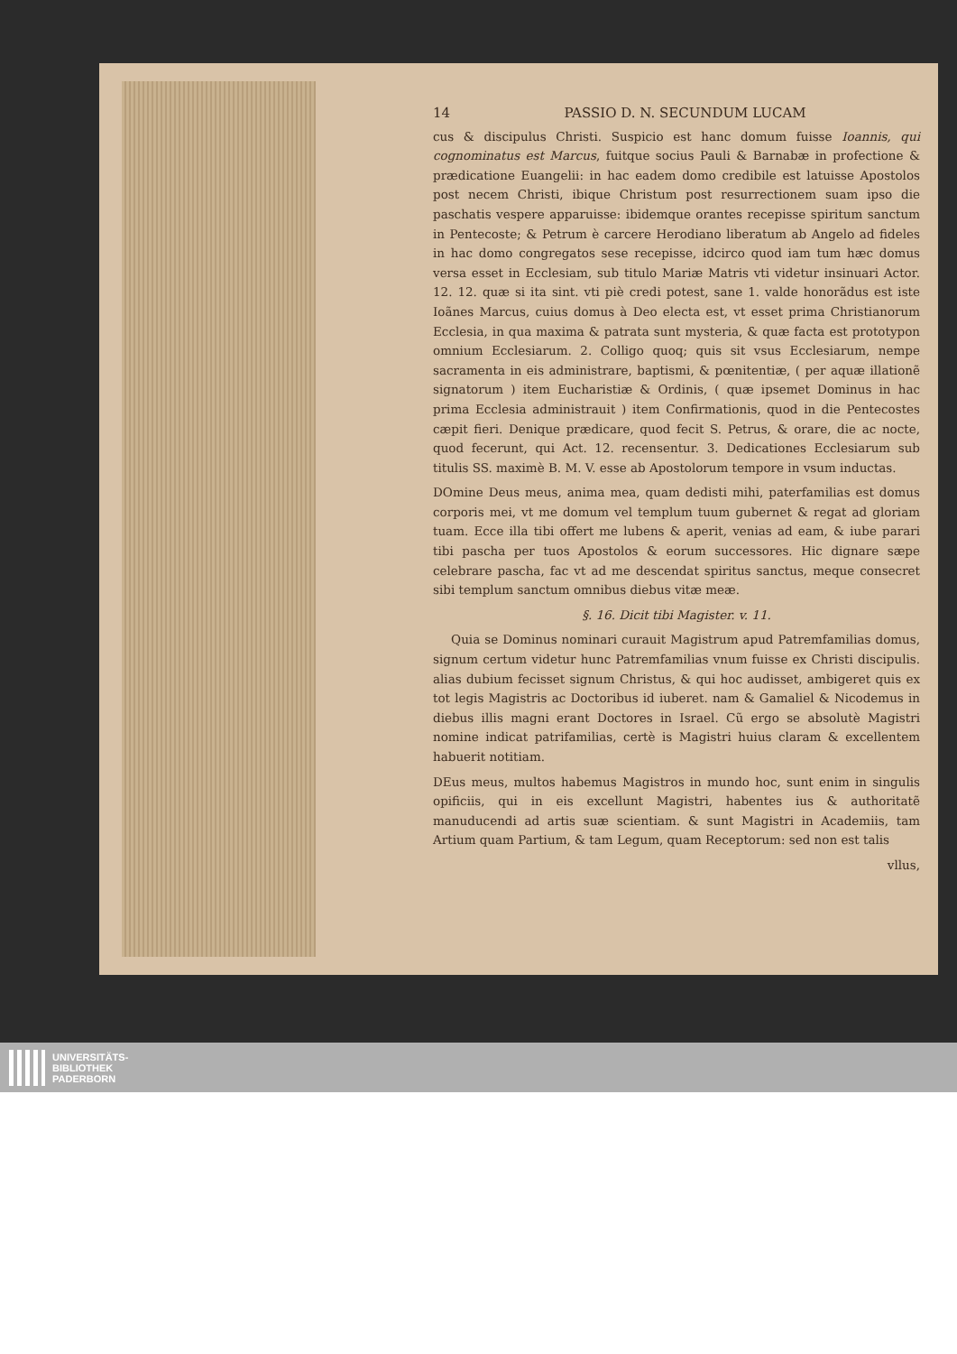14 PASSIO D. N. SECUNDUM LUCAM
cus & discipulus Christi. Suspicio est hanc domum fuisse Ioannis, qui cognominatus est Marcus, fuitque socius Pauli & Barnabæ in profectione & prædicatione Euangelii: in hac eadem domo credibile est latuisse Apostolos post necem Christi, ibique Christum post resurrectionem suam ipso die paschatis vespere apparuisse: ibidemque orantes recepisse spiritum sanctum in Pentecoste; & Petrum è carcere Herodiano liberatum ab Angelo ad fideles in hac domo congregatos sese recepisse, idcirco quod iam tum hæc domus versa esset in Ecclesiam, sub titulo Mariæ Matris vti videtur insinuari Actor. 12. 12. quæ si ita sint. vti piè credi potest, sane 1. valde honorãdus est iste Ioãnes Marcus, cuius domus à Deo electa est, vt esset prima Christianorum Ecclesia, in qua maxima & patrata sunt mysteria, & quæ facta est prototypon omnium Ecclesiarum. 2. Colligo quoq; quis sit vsus Ecclesiarum, nempe sacramenta in eis administrare, baptismi, & pœnitentiæ, ( per aquæ illationẽ signatorum ) item Eucharistiæ & Ordinis, ( quæ ipsemet Dominus in hac prima Ecclesia administrauit ) item Confirmationis, quod in die Pentecostes cæpit fieri. Denique prædicare, quod fecit S. Petrus, & orare, die ac nocte, quod fecerunt, qui Act. 12. recensentur. 3. Dedicationes Ecclesiarum sub titulis SS. maximè B. M. V. esse ab Apostolorum tempore in vsum inductas.
DOmine Deus meus, anima mea, quam dedisti mihi, paterfamilias est domus corporis mei, vt me domum vel templum tuum gubernet & regat ad gloriam tuam. Ecce illa tibi offert me lubens & aperit, venias ad eam, & iube parari tibi pascha per tuos Apostolos & eorum successores. Hic dignare sæpe celebrare pascha, fac vt ad me descendat spiritus sanctus, meque consecret sibi templum sanctum omnibus diebus vitæ meæ.
§. 16. Dicit tibi Magister. v. 11.
Quia se Dominus nominari curauit Magistrum apud Patremfamilias domus, signum certum videtur hunc Patremfamilias vnum fuisse ex Christi discipulis. alias dubium fecisset signum Christus, & qui hoc audisset, ambigeret quis ex tot legis Magistris ac Doctoribus id iuberet. nam & Gamaliel & Nicodemus in diebus illis magni erant Doctores in Israel. Cũ ergo se absolutè Magistri nomine indicat patrifamilias, certè is Magistri huius claram & excellentem habuerit notitiam.
DEus meus, multos habemus Magistros in mundo hoc, sunt enim in singulis opificiis, qui in eis excellunt Magistri, habentes ius & authoritatẽ manuducendi ad artis suæ scientiam. & sunt Magistri in Academiis, tam Artium quam Partium, & tam Legum, quam Receptorum: sed non est talis
vllus,
UNIVERSITÄTS-
BIBLIOTHEK
PADERBORN